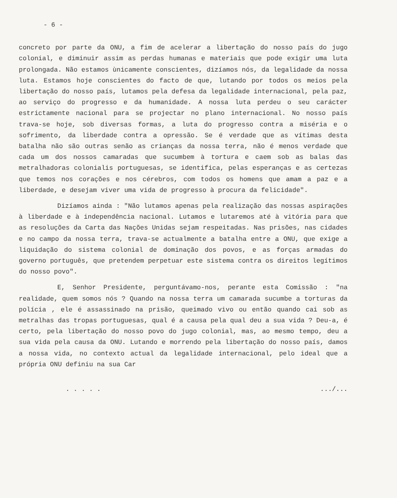- 6 -
concreto por parte da ONU, a fim de acelerar a libertação do nosso país do jugo colonial, e diminuir assim as perdas humanas e materiais que pode exigir uma luta prolongada. Não estamos ùnicamente conscientes, dizíamos nós, da legalidade da nossa luta. Estamos hoje conscientes do facto de que, lutando por todos os meios pela libertação do nosso país, lutamos pela defesa da legalidade internacional, pela paz, ao serviço do progresso e da humanidade. A nossa luta perdeu o seu carácter estrictamente nacional para se projectar no plano internacional. No nosso país trava-se hoje, sob diversas formas, a luta do progresso contra a miséria e o sofrimento, da liberdade contra a opressão. Se é verdade que as vítimas desta batalha não são outras senão as crianças da nossa terra, não é menos verdade que cada um dos nossos camaradas que sucumbem à tortura e caem sob as balas das metralhadoras colonialis portuguesas, se identifica, pelas esperanças e as certezas que temos nos corações e nos cérebros, com todos os homens que amam a paz e a liberdade, e desejam viver uma vida de progresso à procura da felicidade".
Dizíamos ainda : "Não lutamos apenas pela realização das nossas aspirações à liberdade e à independência nacional. Lutamos e lutaremos até à vitória para que as resoluções da Carta das Nações Unidas sejam respeitadas. Nas prisões, nas cidades e no campo da nossa terra, trava-se actualmente a batalha entre a ONU, que exige a liquidação do sistema colonial de dominação dos povos, e as forças armadas do governo português, que pretendem perpetuar este sistema contra os direitos legítimos do nosso povo".
E, Senhor Presidente, perguntávamo-nos, perante esta Comissão : "na realidade, quem somos nós ? Quando na nossa terra um camarada sucumbe a torturas da polícia , ele é assassinado na prisão, queimado vivo ou então quando cai sob as metralhas das tropas portuguesas, qual é a causa pela qual deu a sua vida ? Deu-a, é certo, pela libertação do nosso povo do jugo colonial, mas, ao mesmo tempo, deu a sua vida pela causa da ONU. Lutando e morrendo pela libertação do nosso país, damos a nossa vida, no contexto actual da legalidade internacional, pelo ideal que a própria ONU definiu na sua Car
. . . . ..../...